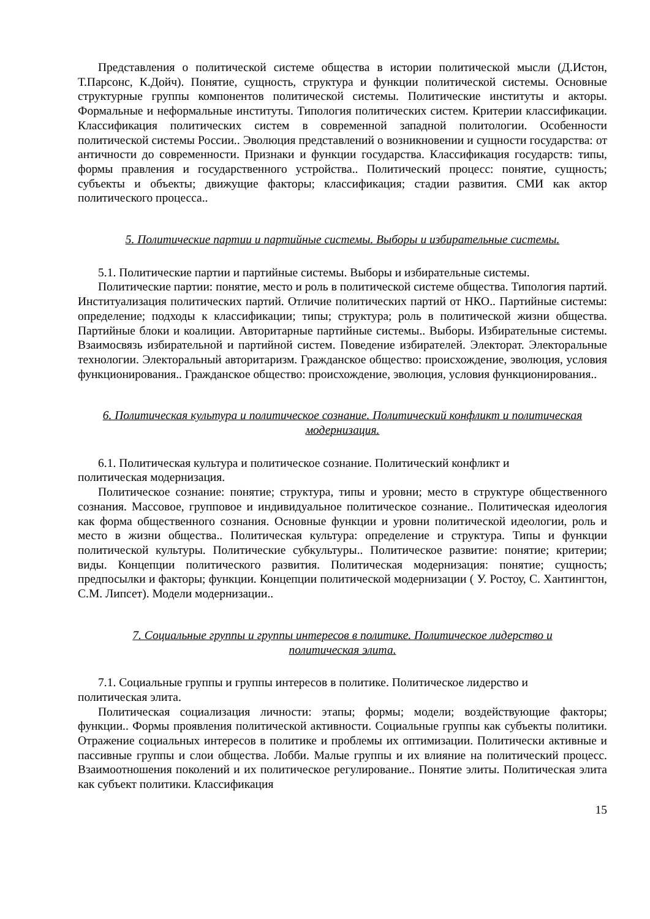Представления о политической системе общества в истории политической мысли (Д.Истон, Т.Парсонс, К.Дойч). Понятие, сущность, структура и функции политической системы. Основные структурные группы компонентов политической системы. Политические институты и акторы. Формальные и неформальные институты. Типология политических систем. Критерии классификации. Классификация политических систем в современной западной политологии. Особенности политической системы России.. Эволюция представлений о возникновении и сущности государства: от античности до современности. Признаки и функции государства. Классификация государств: типы, формы правления и государственного устройства.. Политический процесс: понятие, сущность; субъекты и объекты; движущие факторы; классификация; стадии развития. СМИ как актор политического процесса..
5. Политические партии и партийные системы. Выборы и избирательные системы.
5.1. Политические партии и партийные системы. Выборы и избирательные системы.
Политические партии: понятие, место и роль в политической системе общества. Типология партий. Институализация политических партий. Отличие политических партий от НКО.. Партийные системы: определение; подходы к классификации; типы; структура; роль в политической жизни общества. Партийные блоки и коалиции. Авторитарные партийные системы.. Выборы. Избирательные системы. Взаимосвязь избирательной и партийной систем. Поведение избирателей. Электорат. Электоральные технологии. Электоральный авторитаризм. Гражданское общество: происхождение, эволюция, условия функционирования.. Гражданское общество: происхождение, эволюция, условия функционирования..
6. Политическая культура и политическое сознание. Политический конфликт и политическая модернизация.
6.1. Политическая культура и политическое сознание. Политический конфликт и
политическая модернизация.
Политическое сознание: понятие; структура, типы и уровни; место в структуре общественного сознания. Массовое, групповое и индивидуальное политическое сознание.. Политическая идеология как форма общественного сознания. Основные функции и уровни политической идеологии, роль и место в жизни общества.. Политическая культура: определение и структура. Типы и функции политической культуры. Политические субкультуры.. Политическое развитие: понятие; критерии; виды. Концепции политического развития. Политическая модернизация: понятие; сущность; предпосылки и факторы; функции. Концепции политической модернизации ( У. Ростоу, С. Хантингтон, С.М. Липсет). Модели модернизации..
7. Социальные группы и группы интересов в политике. Политическое лидерство и политическая элита.
7.1. Социальные группы и группы интересов в политике. Политическое лидерство и
политическая элита.
Политическая социализация личности: этапы; формы; модели; воздействующие факторы; функции.. Формы проявления политической активности. Социальные группы как субъекты политики. Отражение социальных интересов в политике и проблемы их оптимизации. Политически активные и пассивные группы и слои общества. Лобби. Малые группы и их влияние на политический процесс. Взаимоотношения поколений и их политическое регулирование.. Понятие элиты. Политическая элита как субъект политики. Классификация
15